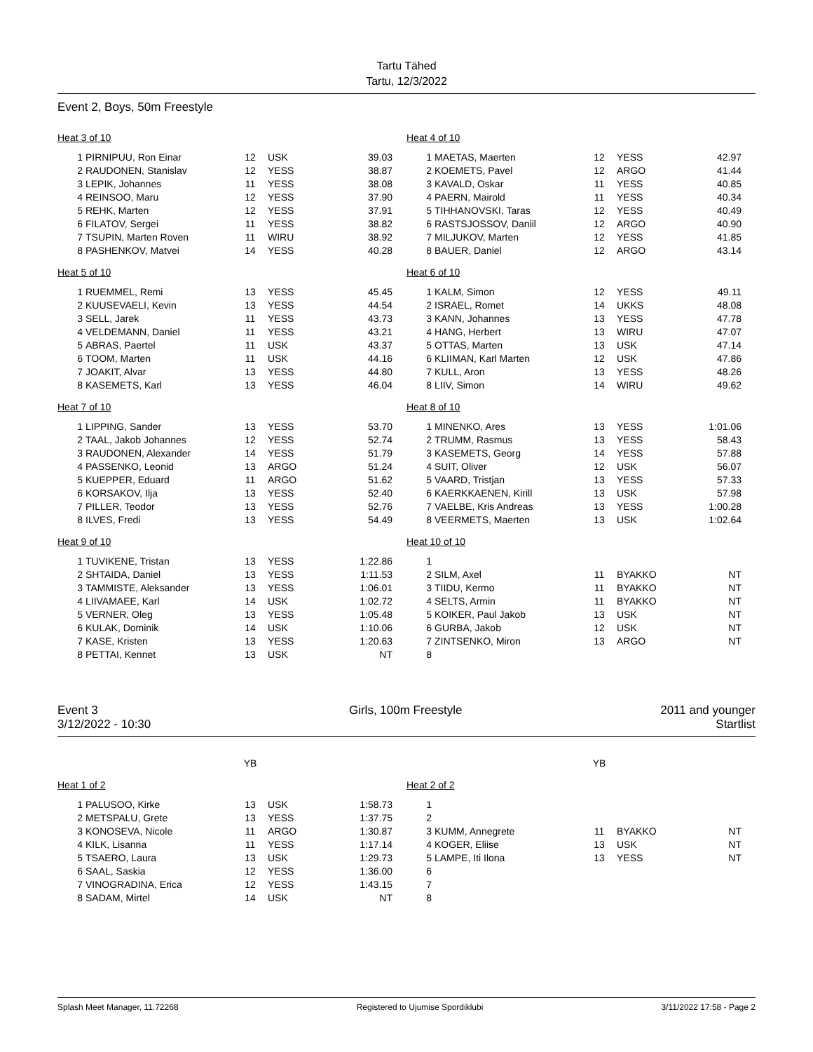Tartu Tähed
Tartu, 12/3/2022
Event 2, Boys, 50m Freestyle
| Heat 3 of 10 | | | | |
| 1 | PIRNIPUU, Ron Einar | 12 | USK | 39.03 |
| 2 | RAUDONEN, Stanislav | 12 | YESS | 38.87 |
| 3 | LEPIK, Johannes | 11 | YESS | 38.08 |
| 4 | REINSOO, Maru | 12 | YESS | 37.90 |
| 5 | REHK, Marten | 12 | YESS | 37.91 |
| 6 | FILATOV, Sergei | 11 | YESS | 38.82 |
| 7 | TSUPIN, Marten Roven | 11 | WIRU | 38.92 |
| 8 | PASHENKOV, Matvei | 14 | YESS | 40.28 |
| Heat 5 of 10 | | | | |
| 1 | RUEMMEL, Remi | 13 | YESS | 45.45 |
| 2 | KUUSEVAELI, Kevin | 13 | YESS | 44.54 |
| 3 | SELL, Jarek | 11 | YESS | 43.73 |
| 4 | VELDEMANN, Daniel | 11 | YESS | 43.21 |
| 5 | ABRAS, Paertel | 11 | USK | 43.37 |
| 6 | TOOM, Marten | 11 | USK | 44.16 |
| 7 | JOAKIT, Alvar | 13 | YESS | 44.80 |
| 8 | KASEMETS, Karl | 13 | YESS | 46.04 |
| Heat 7 of 10 | | | | |
| 1 | LIPPING, Sander | 13 | YESS | 53.70 |
| 2 | TAAL, Jakob Johannes | 12 | YESS | 52.74 |
| 3 | RAUDONEN, Alexander | 14 | YESS | 51.79 |
| 4 | PASSENKO, Leonid | 13 | ARGO | 51.24 |
| 5 | KUEPPER, Eduard | 11 | ARGO | 51.62 |
| 6 | KORSAKOV, Ilja | 13 | YESS | 52.40 |
| 7 | PILLER, Teodor | 13 | YESS | 52.76 |
| 8 | ILVES, Fredi | 13 | YESS | 54.49 |
| Heat 9 of 10 | | | | |
| 1 | TUVIKENE, Tristan | 13 | YESS | 1:22.86 |
| 2 | SHTAIDA, Daniel | 13 | YESS | 1:11.53 |
| 3 | TAMMISTE, Aleksander | 13 | YESS | 1:06.01 |
| 4 | LIIVAMAEE, Karl | 14 | USK | 1:02.72 |
| 5 | VERNER, Oleg | 13 | YESS | 1:05.48 |
| 6 | KULAK, Dominik | 14 | USK | 1:10.06 |
| 7 | KASE, Kristen | 13 | YESS | 1:20.63 |
| 8 | PETTAI, Kennet | 13 | USK | NT |
| Heat 4 of 10 | | | | |
| 1 | MAETAS, Maerten | 12 | YESS | 42.97 |
| 2 | KOEMETS, Pavel | 12 | ARGO | 41.44 |
| 3 | KAVALD, Oskar | 11 | YESS | 40.85 |
| 4 | PAERN, Mairold | 11 | YESS | 40.34 |
| 5 | TIHHANOVSKI, Taras | 12 | YESS | 40.49 |
| 6 | RASTSJOSSOV, Daniil | 12 | ARGO | 40.90 |
| 7 | MILJUKOV, Marten | 12 | YESS | 41.85 |
| 8 | BAUER, Daniel | 12 | ARGO | 43.14 |
| Heat 6 of 10 | | | | |
| 1 | KALM, Simon | 12 | YESS | 49.11 |
| 2 | ISRAEL, Romet | 14 | UKKS | 48.08 |
| 3 | KANN, Johannes | 13 | YESS | 47.78 |
| 4 | HANG, Herbert | 13 | WIRU | 47.07 |
| 5 | OTTAS, Marten | 13 | USK | 47.14 |
| 6 | KLIIMAN, Karl Marten | 12 | USK | 47.86 |
| 7 | KULL, Aron | 13 | YESS | 48.26 |
| 8 | LIIV, Simon | 14 | WIRU | 49.62 |
| Heat 8 of 10 | | | | |
| 1 | MINENKO, Ares | 13 | YESS | 1:01.06 |
| 2 | TRUMM, Rasmus | 13 | YESS | 58.43 |
| 3 | KASEMETS, Georg | 14 | YESS | 57.88 |
| 4 | SUIT, Oliver | 12 | USK | 56.07 |
| 5 | VAARD, Tristjan | 13 | YESS | 57.33 |
| 6 | KAERKKAENEN, Kirill | 13 | USK | 57.98 |
| 7 | VAELBE, Kris Andreas | 13 | YESS | 1:00.28 |
| 8 | VEERMETS, Maerten | 13 | USK | 1:02.64 |
| Heat 10 of 10 | | | | |
| 1 | | | | |
| 2 | SILM, Axel | 11 | BYAKKO | NT |
| 3 | TIIDU, Kermo | 11 | BYAKKO | NT |
| 4 | SELTS, Armin | 11 | BYAKKO | NT |
| 5 | KOIKER, Paul Jakob | 13 | USK | NT |
| 6 | GURBA, Jakob | 12 | USK | NT |
| 7 | ZINTSENKO, Miron | 13 | ARGO | NT |
| 8 | | | | |
Event 3
3/12/2022 - 10:30
Girls, 100m Freestyle 2011 and younger
Startlist
| | | YB | | |
| Heat 1 of 2 | | | | |
| 1 | PALUSOO, Kirke | 13 | USK | 1:58.73 |
| 2 | METSPALU, Grete | 13 | YESS | 1:37.75 |
| 3 | KONOSEVA, Nicole | 11 | ARGO | 1:30.87 |
| 4 | KILK, Lisanna | 11 | YESS | 1:17.14 |
| 5 | TSAERO, Laura | 13 | USK | 1:29.73 |
| 6 | SAAL, Saskia | 12 | YESS | 1:36.00 |
| 7 | VINOGRADINA, Erica | 12 | YESS | 1:43.15 |
| 8 | SADAM, Mirtel | 14 | USK | NT |
| | | YB | | |
| Heat 2 of 2 | | | | |
| 1 | | | | |
| 2 | | | | |
| 3 | KUMM, Annegrete | 11 | BYAKKO | NT |
| 4 | KOGER, Eliise | 13 | USK | NT |
| 5 | LAMPE, Iti Ilona | 13 | YESS | NT |
| 6 | | | | |
| 7 | | | | |
| 8 | | | | |
Splash Meet Manager, 11.72268 Registered to Ujumise Spordiklubi 3/11/2022 17:58 - Page 2